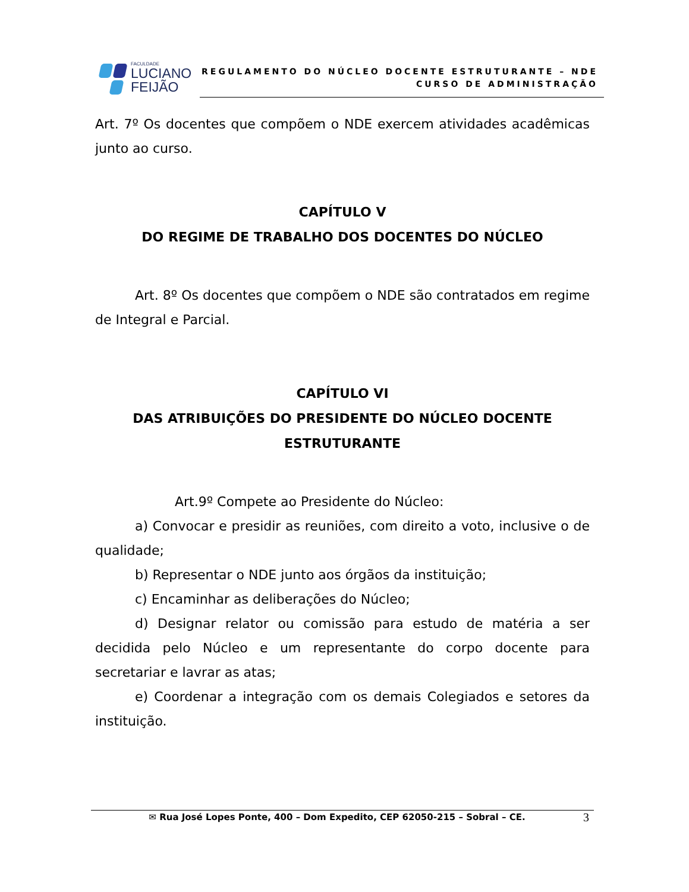FACULDADE
LUCIANO
FEIJÃO
REGULAMENTO DO NÚCLEO DOCENTE ESTRUTURANTE – NDE
CURSO DE ADMINISTRAÇÃO
Art. 7º Os docentes que compõem o NDE exercem atividades acadêmicas junto ao curso.
CAPÍTULO V
DO REGIME DE TRABALHO DOS DOCENTES DO NÚCLEO
Art. 8º Os docentes que compõem o NDE são contratados em regime de Integral e Parcial.
CAPÍTULO VI
DAS ATRIBUIÇÕES DO PRESIDENTE DO NÚCLEO DOCENTE ESTRUTURANTE
Art.9º Compete ao Presidente do Núcleo:
a) Convocar e presidir as reuniões, com direito a voto, inclusive o de qualidade;
b) Representar o NDE junto aos órgãos da instituição;
c) Encaminhar as deliberações do Núcleo;
d) Designar relator ou comissão para estudo de matéria a ser decidida pelo Núcleo e um representante do corpo docente para secretariar e lavrar as atas;
e) Coordenar a integração com os demais Colegiados e setores da instituição.
✉ Rua José Lopes Ponte, 400 – Dom Expedito, CEP 62050-215 – Sobral – CE.
3